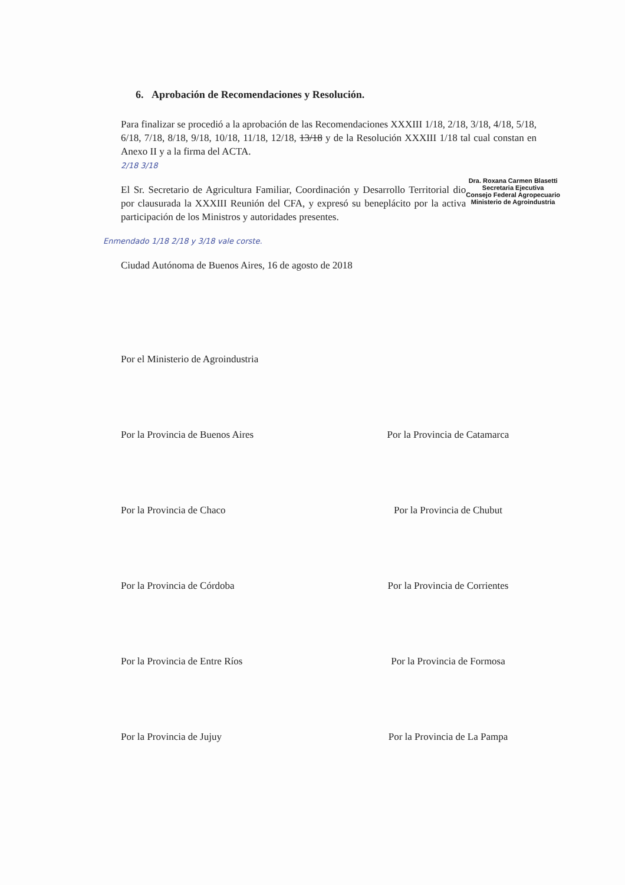6. Aprobación de Recomendaciones y Resolución.
Para finalizar se procedió a la aprobación de las Recomendaciones XXXIII 1/18, 2/18, 3/18, 4/18, 5/18, 6/18, 7/18, 8/18, 9/18, 10/18, 11/18, 12/18, 13/18 y de la Resolución XXXIII 1/18 tal cual constan en Anexo II y a la firma del ACTA.
2/18 3/18
Dra. Roxana Carmen Blasetti
Secretaria Ejecutiva
Consejo Federal Agropecuario
Ministerio de Agroindustria
El Sr. Secretario de Agricultura Familiar, Coordinación y Desarrollo Territorial dio por clausurada la XXXIII Reunión del CFA, y expresó su beneplácito por la activa participación de los Ministros y autoridades presentes.
Enmendado 1/18 2/18 y 3/18 vale corste.
Ciudad Autónoma de Buenos Aires, 16 de agosto de 2018
Por el Ministerio de Agroindustria
Por la Provincia de Buenos Aires
Por la Provincia de Catamarca
Por la Provincia de Chaco
Por la Provincia de Chubut
Por la Provincia de Córdoba
Por la Provincia de Corrientes
Por la Provincia de Entre Ríos
Por la Provincia de Formosa
Por la Provincia de Jujuy
Por la Provincia de La Pampa